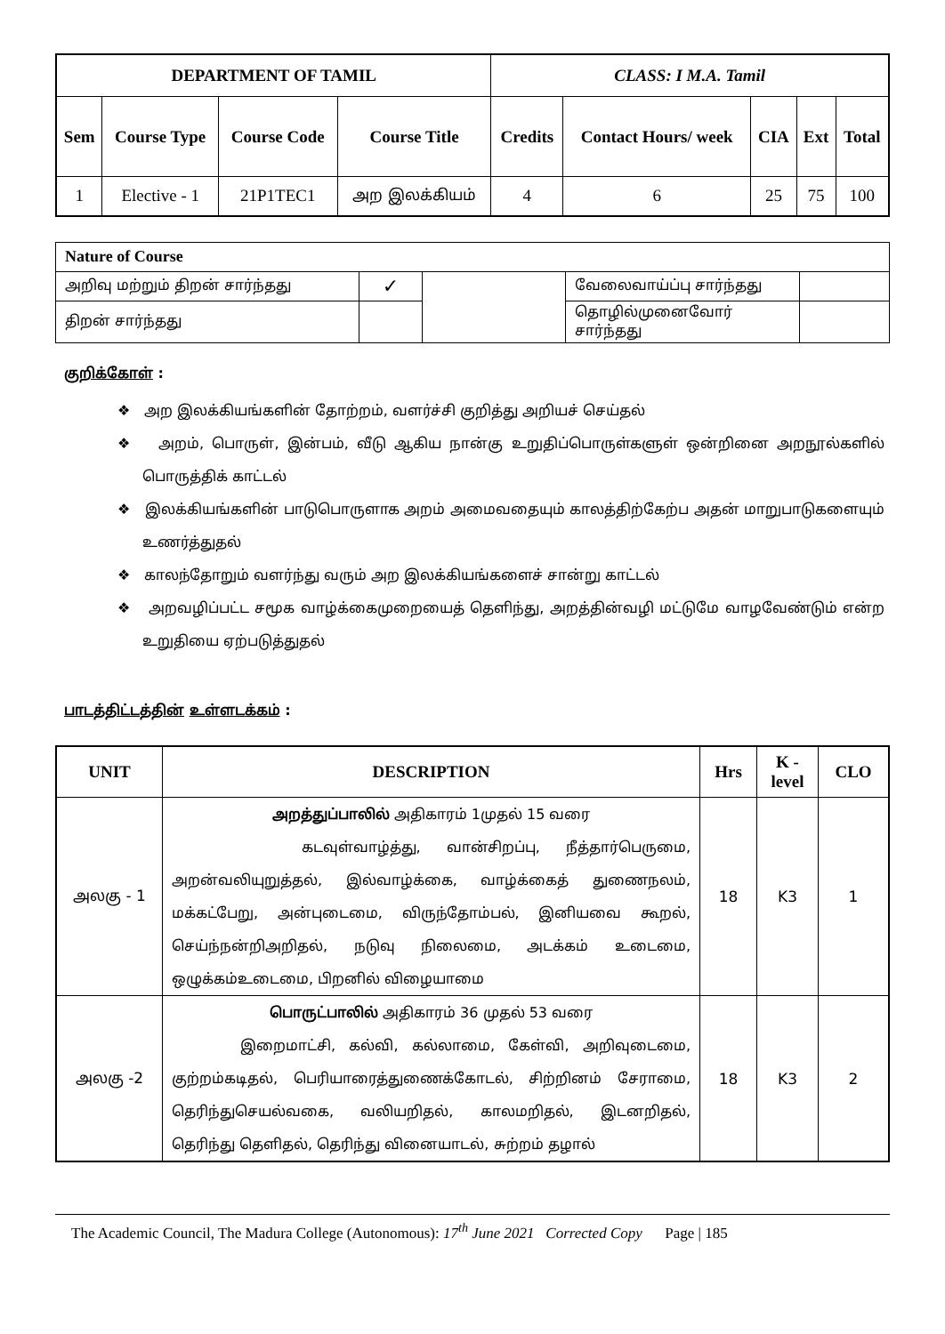| DEPARTMENT OF TAMIL | | | | CLASS: I M.A. Tamil | | | | |
| --- | --- | --- | --- | --- | --- | --- | --- | --- |
| Sem | Course Type | Course Code | Course Title | Credits | Contact Hours/ week | CIA | Ext | Total |
| 1 | Elective - 1 | 21P1TEC1 | அற இலக்கியம் | 4 | 6 | 25 | 75 | 100 |
| Nature of Course | | | | |
| அறிவு மற்றும் திறன் சார்ந்தது | ✓ | | வேலைவாய்ப்பு சார்ந்தது | |
| திறன் சார்ந்தது | | | தொழில்முனைவோர் சார்ந்தது | |
குறிக்கோள் :
❖ அற இலக்கியங்களின் தோற்றம், வளர்ச்சி குறித்து அறியச் செய்தல்
❖ அறம், பொருள், இன்பம், வீடு ஆகிய நான்கு உறுதிப்பொருள்களுள் ஒன்றினை அறநூல்களில் பொருத்திக் காட்டல்
❖ இலக்கியங்களின் பாடுபொருளாக அறம் அமைவதையும் காலத்திற்கேற்ப அதன் மாறுபாடுகளையும் உணர்த்துதல்
❖ காலந்தோறும் வளர்ந்து வரும் அற இலக்கியங்களைச் சான்று காட்டல்
❖ அறவழிப்பட்ட சமூக வாழ்க்கைமுறையைத் தெளிந்து, அறத்தின்வழி மட்டுமே வாழவேண்டும் என்ற உறுதியை ஏற்படுத்துதல்
பாடத்திட்டத்தின் உள்ளடக்கம் :
| UNIT | DESCRIPTION | Hrs | K - level | CLO |
| --- | --- | --- | --- | --- |
| அலகு - 1 | அறத்துப்பாலில் அதிகாரம் 1முதல் 15 வரை கடவுள்வாழ்த்து, வான்சிறப்பு, நீத்தார்பெருமை, அறன்வலியுறுத்தல், இல்வாழ்க்கை, வாழ்க்கைத் துணைநலம், மக்கட்பேறு, அன்புடைமை, விருந்தோம்பல், இனியவை கூறல், செய்ந்நன்றிஅறிதல், நடுவு நிலைமை, அடக்கம் உடைமை, ஒழுக்கம்உடைமை, பிறனில் விழையாமை | 18 | K3 | 1 |
| அலகு -2 | பொருட்பாலில் அதிகாரம் 36 முதல் 53 வரை இறைமாட்சி, கல்வி, கல்லாமை, கேள்வி, அறிவுடைமை, குற்றம்கடிதல், பெரியாரைத்துணைக்கோடல், சிற்றினம் சேராமை, தெரிந்துசெயல்வகை, வலியறிதல், காலமறிதல், இடனறிதல், தெரிந்து தெளிதல், தெரிந்து வினையாடல், சுற்றம் தழால் | 18 | K3 | 2 |
The Academic Council, The Madura College (Autonomous): 17<sup>th</sup> June 2021 Corrected Copy Page | 185